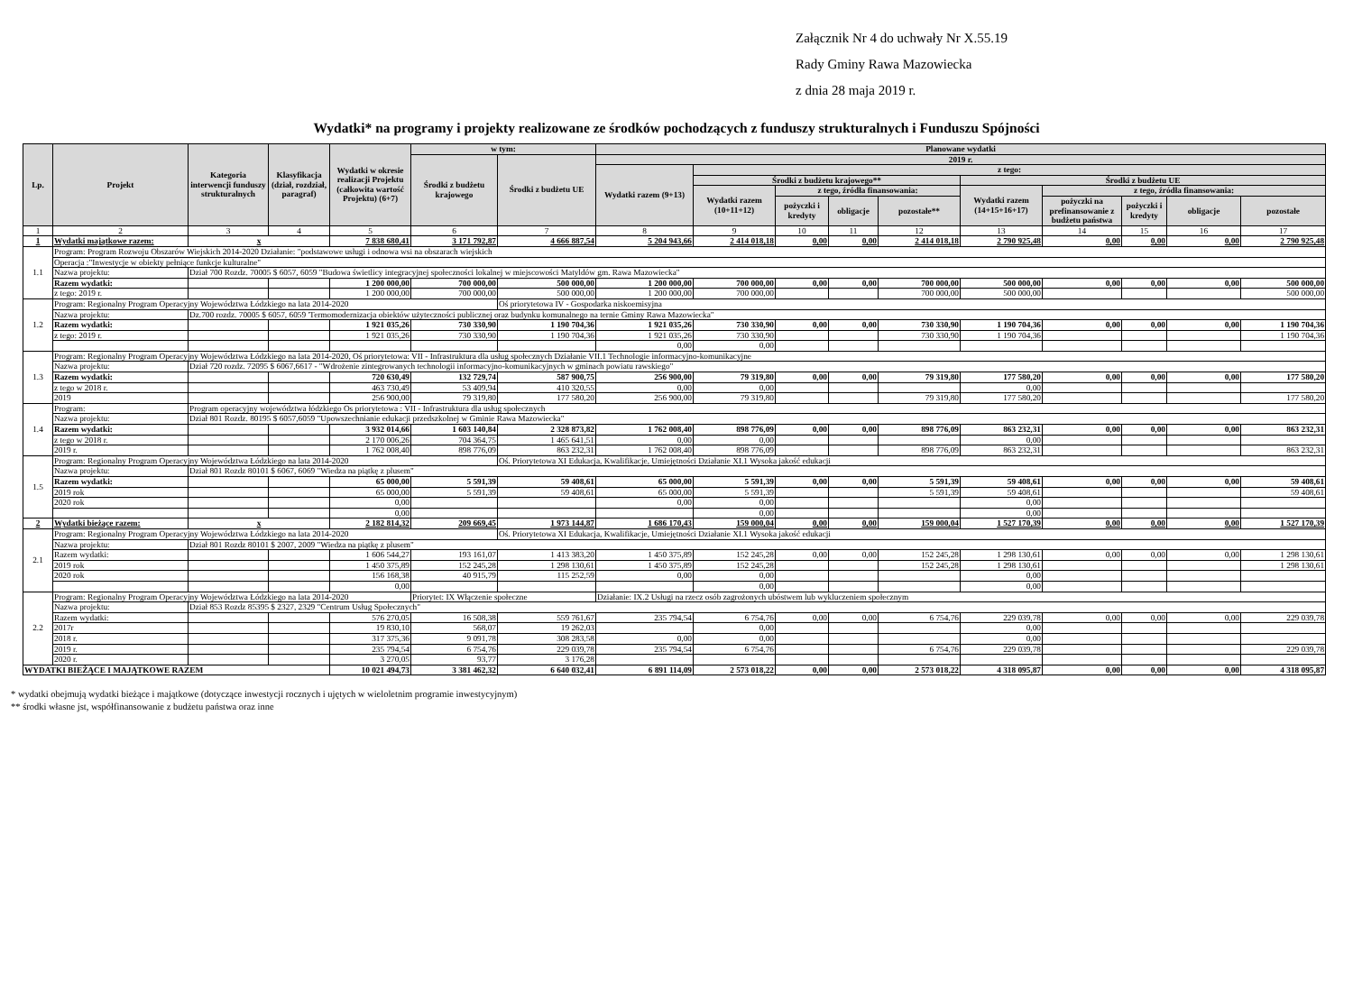Załącznik Nr 4 do uchwały Nr X.55.19
Rady Gminy Rawa Mazowiecka
z dnia 28 maja 2019 r.
Wydatki* na programy i projekty realizowane ze środków pochodzących z funduszy strukturalnych i Funduszu Spójności
| Lp. | Projekt | Kategoria interwencji funduszy strukturalnych | Klasyfikacja (dział, rozdział, paragraf) | Wydatki w okresie realizacji Projektu (całkowita wartość Projektu) (6+7) | w tym: | | Planowane wydatki | | | | | | | | | |
| --- | --- | --- | --- | --- | --- | --- | --- | --- | --- | --- | --- | --- | --- | --- | --- | --- |
| | | | | | Środki z budżetu krajowego | Środki z budżetu UE | 2019 r. | | | | | | | | | |
| | | | | | | | Wydatki razem (9+13) | z tego: | | | | | | | | |
| | | | | | | | | Środki z budżetu krajowego** | | | | Środki z budżetu UE | | | | |
| | | | | | | | | Wydatki razem (10+11+12) | z tego, źródła finansowania: | | | Wydatki razem (14+15+16+17) | z tego, źródła finansowania: | | | |
| | | | | | | | | | pożyczki i kredyty | obligacje | pozostałe** | | pożyczki na prefinansowanie z budżetu państwa | pożyczki i kredyty | obligacje | pozostałe |
| 1 | 2 | 3 | 4 | 5 | 6 | 7 | 8 | 9 | 10 | 11 | 12 | 13 | 14 | 15 | 16 | 17 |
| 1 | Wydatki majątkowe razem: | x | | 7 838 680,41 | 3 171 792,87 | 4 666 887,54 | 5 204 943,66 | 2 414 018,18 | 0,00 | 0,00 | 2 414 018,18 | 2 790 925,48 | 0,00 | 0,00 | 0,00 | 2 790 925,48 |
| 1.1 | Program: Program Rozwoju Obszarów Wiejskich 2014-2020 Działanie: "podstawowe usługi i odnowa wsi na obszarach wiejskich | | | | | | | | | | | | | | | |
| | Operacja :"Inwestycje w obiekty pełniące funkcje kulturalne" | | | | | | | | | | | | | | | |
| | Nazwa projektu: | Dział 700 Rozdz. 70005 $ 6057, 6059 "Budowa świetlicy integracyjnej społeczności lokalnej w miejscowości Matyldów gm. Rawa Mazowiecka" | | | | | | | | | | | | | | |
| | Razem wydatki: | | | 1 200 000,00 | 700 000,00 | 500 000,00 | 1 200 000,00 | 700 000,00 | 0,00 | 0,00 | 700 000,00 | 500 000,00 | 0,00 | 0,00 | 0,00 | 500 000,00 |
| | z tego: 2019 r. | | | 1 200 000,00 | 700 000,00 | 500 000,00 | 1 200 000,00 | 700 000,00 | | | 700 000,00 | 500 000,00 | | | | 500 000,00 |
| 1.2 | Program: Regionalny Program Operacyjny Województwa Łódzkiego na lata 2014-2020 | | | | | Oś priorytetowa IV - Gospodarka niskoemisyjna | | | | | | | | | | |
| | Nazwa projektu: | Dz.700 rozdz. 70005 $ 6057, 6059 'Termomodernizacja obiektów użyteczności publicznej oraz budynku komunalnego na ternie Gminy Rawa Mazowiecka" | | | | | | | | | | | | | | |
| | Razem wydatki: | | | 1 921 035,26 | 730 330,90 | 1 190 704,36 | 1 921 035,26 | 730 330,90 | 0,00 | 0,00 | 730 330,90 | 1 190 704,36 | 0,00 | 0,00 | 0,00 | 1 190 704,36 |
| | z tego: 2019 r. | | | 1 921 035,26 | 730 330,90 | 1 190 704,36 | 1 921 035,26 | 730 330,90 | | | 730 330,90 | 1 190 704,36 | | | | 1 190 704,36 |
| | | | | | | | 0,00 | 0,00 | | | | | | | | |
| 1.3 | Program: Regionalny Program Operacyjny Województwa Łódzkiego na lata 2014-2020, Oś priorytetowa: VII - Infrastruktura dla usług społecznych Działanie VII.1 Technologie informacyjno-komunikacyjne | | | | | | | | | | | | | | | |
| | Nazwa projektu: | Dział 720 rozdz. 72095 $ 6067,6617 - "Wdrożenie zintegrowanych technologii informacyjno-komunikacyjnych w gminach powiatu rawskiego" | | | | | | | | | | | | | | |
| | Razem wydatki: | | | 720 630,49 | 132 729,74 | 587 900,75 | 256 900,00 | 79 319,80 | 0,00 | 0,00 | 79 319,80 | 177 580,20 | 0,00 | 0,00 | 0,00 | 177 580,20 |
| | z tego w 2018 r. | | | 463 730,49 | 53 409,94 | 410 320,55 | 0,00 | 0,00 | | | | 0,00 | | | | |
| | 2019 | | | 256 900,00 | 79 319,80 | 177 580,20 | 256 900,00 | 79 319,80 | | | 79 319,80 | 177 580,20 | | | | 177 580,20 |
| 1.4 | Program: | Program operacyjny województwa łódzkiego Os priorytetowa : VII - Infrastruktura dla usług społecznych | | | | | | | | | | | | | | |
| | Nazwa projektu: | Dział 801 Rozdz. 80195 $ 6057,6059 "Upowszechnianie edukacji przedszkolnej w Gminie Rawa Mazowiecka" | | | | | | | | | | | | | | |
| | Razem wydatki: | | | 3 932 014,66 | 1 603 140,84 | 2 328 873,82 | 1 762 008,40 | 898 776,09 | 0,00 | 0,00 | 898 776,09 | 863 232,31 | 0,00 | 0,00 | 0,00 | 863 232,31 |
| | z tego w 2018 r. | | | 2 170 006,26 | 704 364,75 | 1 465 641,51 | 0,00 | 0,00 | | | | 0,00 | | | | |
| | 2019 r. | | | 1 762 008,40 | 898 776,09 | 863 232,31 | 1 762 008,40 | 898 776,09 | | | 898 776,09 | 863 232,31 | | | | 863 232,31 |
| 1.5 | Program: Regionalny Program Operacyjny Województwa Łódzkiego na lata 2014-2020 | | | | | Oś. Priorytetowa XI Edukacja, Kwalifikacje, Umiejętności Działanie XI.1 Wysoka jakość edukacji | | | | | | | | | | |
| | Nazwa projektu: | Dział 801 Rozdz 80101 $ 6067, 6069 "Wiedza na piątkę z plusem" | | | | | | | | | | | | | | |
| | Razem wydatki: | | | 65 000,00 | 5 591,39 | 59 408,61 | 65 000,00 | 5 591,39 | 0,00 | 0,00 | 5 591,39 | 59 408,61 | 0,00 | 0,00 | 0,00 | 59 408,61 |
| | 2019 rok | | | 65 000,00 | 5 591,39 | 59 408,61 | 65 000,00 | 5 591,39 | | | 5 591,39 | 59 408,61 | | | | 59 408,61 |
| | 2020 rok | | | 0,00 | | | 0,00 | 0,00 | | | | 0,00 | | | | |
| | | | | 0,00 | | | | 0,00 | | | | 0,00 | | | | |
| 2 | Wydatki bieżące razem: | x | | 2 182 814,32 | 209 669,45 | 1 973 144,87 | 1 686 170,43 | 159 000,04 | 0,00 | 0,00 | 159 000,04 | 1 527 170,39 | 0,00 | 0,00 | 0,00 | 1 527 170,39 |
| 2.1 | Program: Regionalny Program Operacyjny Województwa Łódzkiego na lata 2014-2020 | | | | | Oś. Priorytetowa XI Edukacja, Kwalifikacje, Umiejętności Działanie XI.1 Wysoka jakość edukacji | | | | | | | | | | |
| | Nazwa projektu: | Dział 801 Rozdz 80101 $ 2007, 2009 "Wiedza na piątkę z plusem" | | | | | | | | | | | | | | |
| | Razem wydatki: | | | 1 606 544,27 | 193 161,07 | 1 413 383,20 | 1 450 375,89 | 152 245,28 | 0,00 | 0,00 | 152 245,28 | 1 298 130,61 | 0,00 | 0,00 | 0,00 | 1 298 130,61 |
| | 2019 rok | | | 1 450 375,89 | 152 245,28 | 1 298 130,61 | 1 450 375,89 | 152 245,28 | | | 152 245,28 | 1 298 130,61 | | | | 1 298 130,61 |
| | 2020 rok | | | 156 168,38 | 40 915,79 | 115 252,59 | 0,00 | 0,00 | | | | 0,00 | | | | |
| | | | | 0,00 | | | | 0,00 | | | | 0,00 | | | | |
| 2.2 | Program: Regionalny Program Operacyjny Województwa Łódzkiego na lata 2014-2020 | | | | Priorytet: IX Włączenie społeczne | | Działanie: IX.2 Usługi na rzecz osób zagrożonych ubóstwem lub wykluczeniem społecznym | | | | | | | | | |
| | Nazwa projektu: | Dział 853 Rozdz 85395 $ 2327, 2329 "Centrum Usług Społecznych" | | | | | | | | | | | | | | |
| | Razem wydatki: | | | 576 270,05 | 16 508,38 | 559 761,67 | 235 794,54 | 6 754,76 | 0,00 | 0,00 | 6 754,76 | 229 039,78 | 0,00 | 0,00 | 0,00 | 229 039,78 |
| | 2017r | | | 19 830,10 | 568,07 | 19 262,03 | | 0,00 | | | | 0,00 | | | | |
| | 2018 r. | | | 317 375,36 | 9 091,78 | 308 283,58 | 0,00 | 0,00 | | | | 0,00 | | | | |
| | 2019 r. | | | 235 794,54 | 6 754,76 | 229 039,78 | 235 794,54 | 6 754,76 | | | 6 754,76 | 229 039,78 | | | | 229 039,78 |
| | 2020 r. | | | 3 270,05 | 93,77 | 3 176,28 | | | | | | | | | | |
| WYDATKI BIEŻĄCE I MAJĄTKOWE RAZEM | | | | 10 021 494,73 | 3 381 462,32 | 6 640 032,41 | 6 891 114,09 | 2 573 018,22 | 0,00 | 0,00 | 2 573 018,22 | 4 318 095,87 | 0,00 | 0,00 | 0,00 | 4 318 095,87 |
* wydatki obejmują wydatki bieżące i majątkowe (dotyczące inwestycji rocznych i ujętych w wieloletnim programie inwestycyjnym)
** środki własne jst, współfinansowanie z budżetu państwa oraz inne